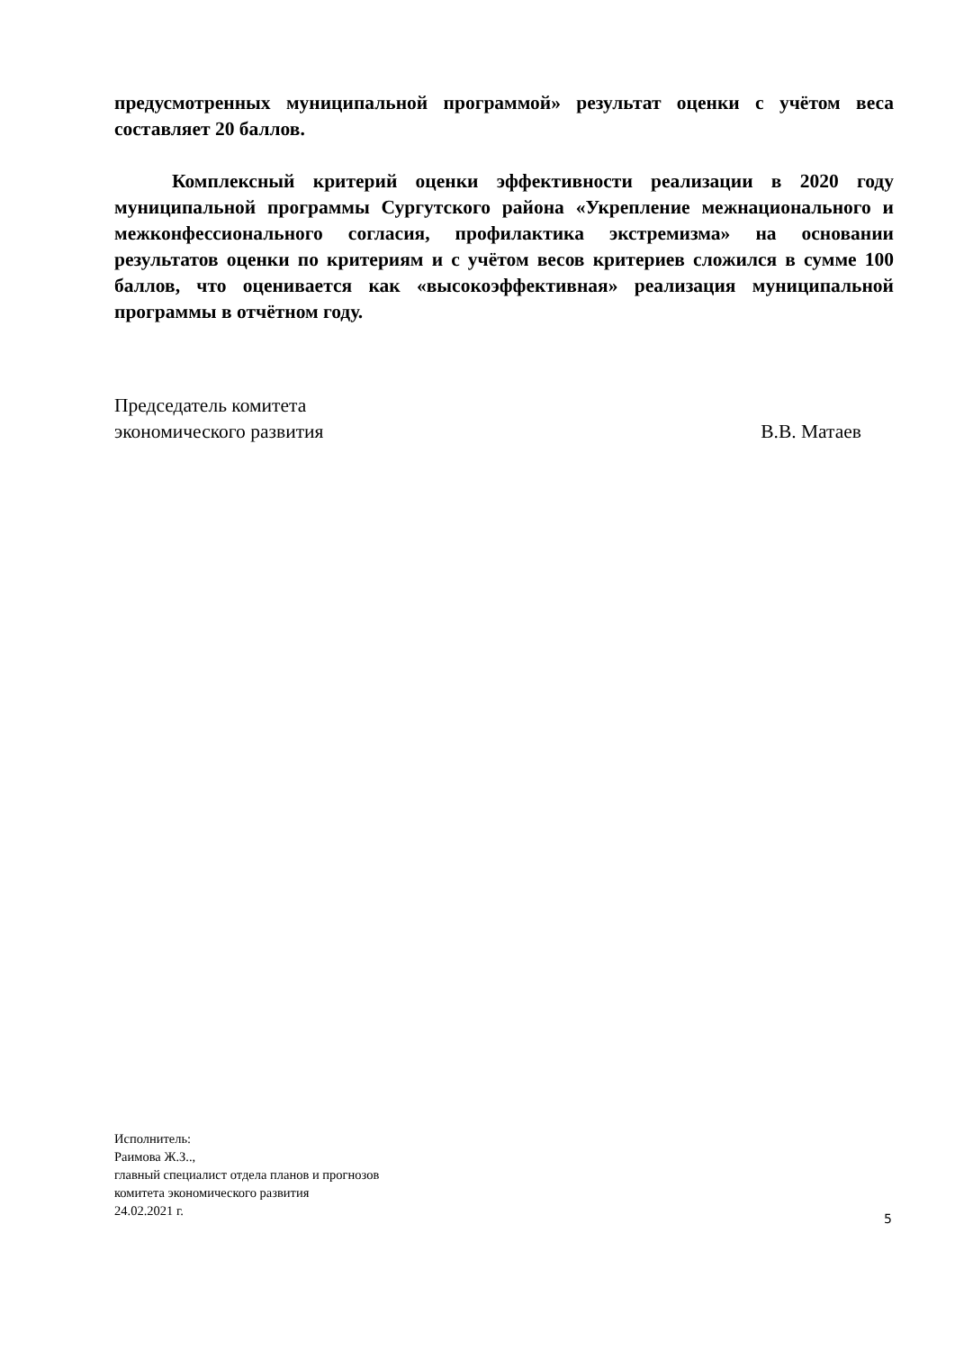предусмотренных муниципальной программой» результат оценки с учётом веса составляет 20 баллов.
Комплексный критерий оценки эффективности реализации в 2020 году муниципальной программы Сургутского района «Укрепление межнационального и межконфессионального согласия, профилактика экстремизма» на основании результатов оценки по критериям и с учётом весов критериев сложился в сумме 100 баллов, что оценивается как «высокоэффективная» реализация муниципальной программы в отчётном году.
Председатель комитета
экономического развития
В.В. Матаев
Исполнитель:
Раимова Ж.З..,
главный специалист отдела планов и прогнозов
комитета экономического развития
24.02.2021 г.
5